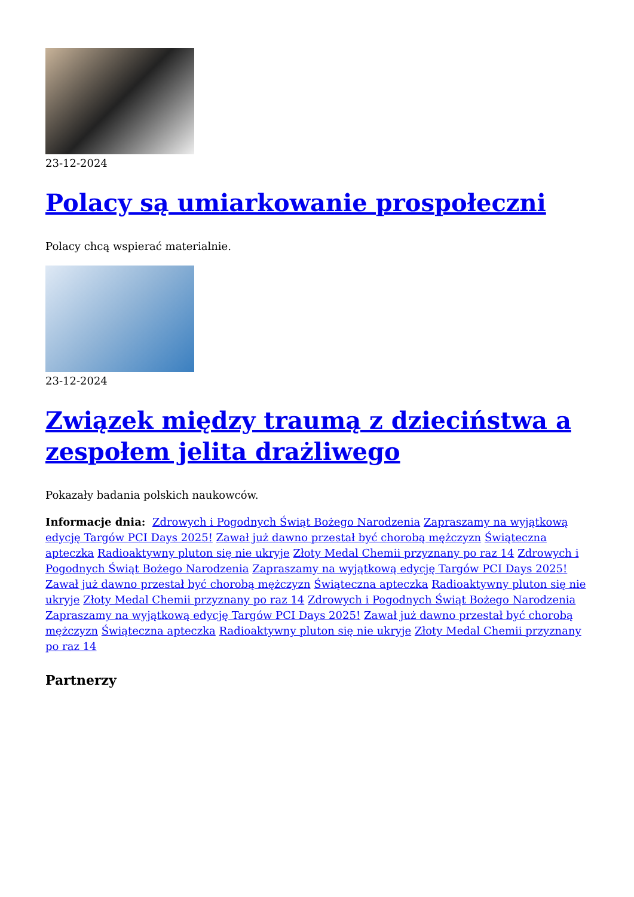23-12-2024
Polacy są umiarkowanie prospołeczni
Polacy chcą wspierać materialnie.
23-12-2024
Związek między traumą z dzieciństwa a zespołem jelita drażliwego
Pokazały badania polskich naukowców.
Informacje dnia: Zdrowych i Pogodnych Świąt Bożego Narodzenia Zapraszamy na wyjątkową edycję Targów PCI Days 2025! Zawał już dawno przestał być chorobą mężczyzn Świąteczna apteczka Radioaktywny pluton się nie ukryje Złoty Medal Chemii przyznany po raz 14 Zdrowych i Pogodnych Świąt Bożego Narodzenia Zapraszamy na wyjątkową edycję Targów PCI Days 2025! Zawał już dawno przestał być chorobą mężczyzn Świąteczna apteczka Radioaktywny pluton się nie ukryje Złoty Medal Chemii przyznany po raz 14 Zdrowych i Pogodnych Świąt Bożego Narodzenia Zapraszamy na wyjątkową edycję Targów PCI Days 2025! Zawał już dawno przestał być chorobą mężczyzn Świąteczna apteczka Radioaktywny pluton się nie ukryje Złoty Medal Chemii przyznany po raz 14
Partnerzy